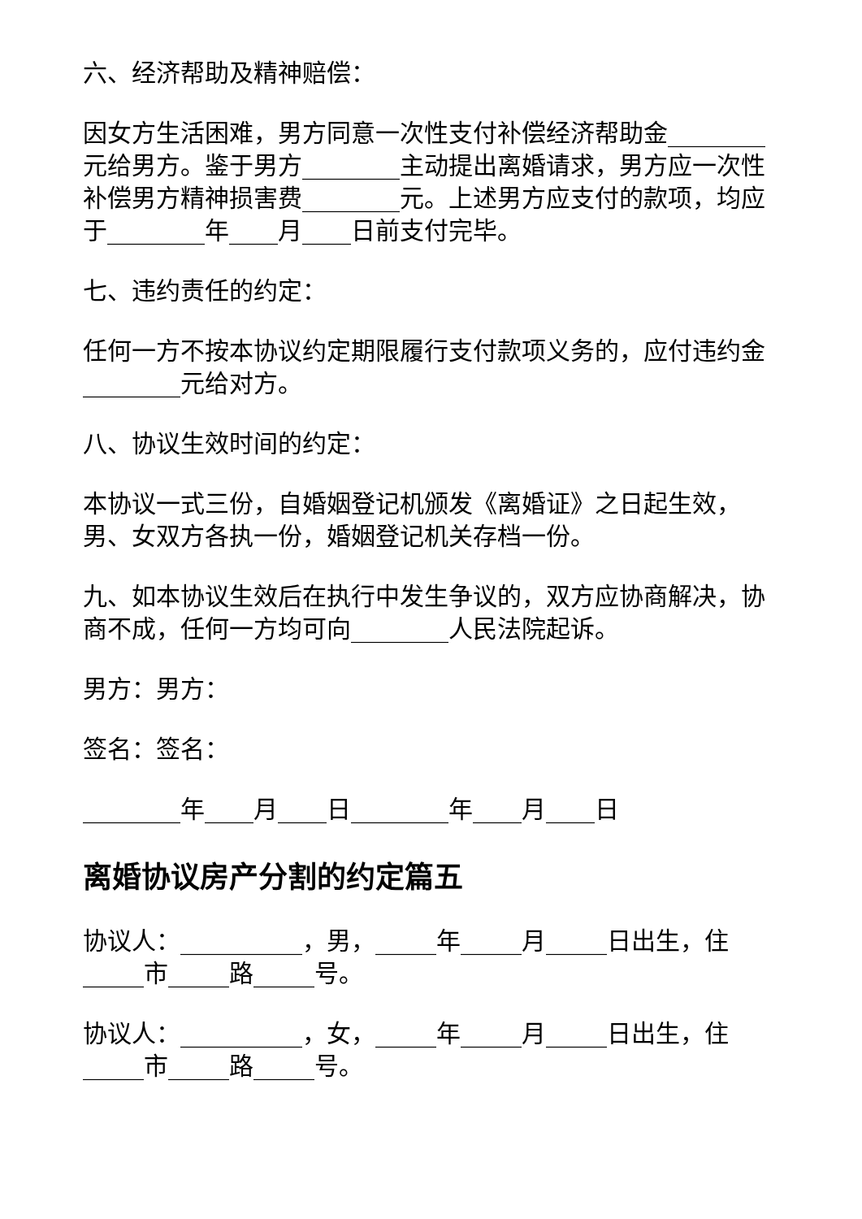六、经济帮助及精神赔偿：
因女方生活困难，男方同意一次性支付补偿经济帮助金________元给男方。鉴于男方________主动提出离婚请求，男方应一次性补偿男方精神损害费________元。上述男方应支付的款项，均应于________年____月____日前支付完毕。
七、违约责任的约定：
任何一方不按本协议约定期限履行支付款项义务的，应付违约金________元给对方。
八、协议生效时间的约定：
本协议一式三份，自婚姻登记机颁发《离婚证》之日起生效，男、女双方各执一份，婚姻登记机关存档一份。
九、如本协议生效后在执行中发生争议的，双方应协商解决，协商不成，任何一方均可向________人民法院起诉。
男方：男方：
签名：签名：
________年____月____日________年____月____日
离婚协议房产分割的约定篇五
协议人：__________，男，_____年_____月_____日出生，住_____市_____路_____号。
协议人：__________，女，_____年_____月_____日出生，住_____市_____路_____号。